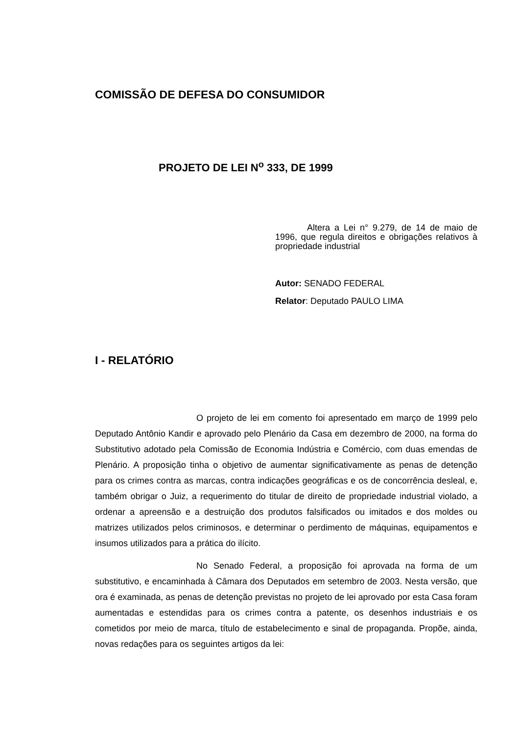COMISSÃO DE DEFESA DO CONSUMIDOR
PROJETO DE LEI N<sup>o</sup> 333, DE 1999
Altera a Lei n° 9.279, de 14 de maio de 1996, que regula direitos e obrigações relativos à propriedade industrial
Autor: SENADO FEDERAL
Relator: Deputado PAULO LIMA
I - RELATÓRIO
O projeto de lei em comento foi apresentado em março de 1999 pelo Deputado Antônio Kandir e aprovado pelo Plenário da Casa em dezembro de 2000, na forma do Substitutivo adotado pela Comissão de Economia Indústria e Comércio, com duas emendas de Plenário. A proposição tinha o objetivo de aumentar significativamente as penas de detenção para os crimes contra as marcas, contra indicações geográficas e os de concorrência desleal, e, também obrigar o Juiz, a requerimento do titular de direito de propriedade industrial violado, a ordenar a apreensão e a destruição dos produtos falsificados ou imitados e dos moldes ou matrizes utilizados pelos criminosos, e determinar o perdimento de máquinas, equipamentos e insumos utilizados para a prática do ilícito.
No Senado Federal, a proposição foi aprovada na forma de um substitutivo, e encaminhada à Câmara dos Deputados em setembro de 2003. Nesta versão, que ora é examinada, as penas de detenção previstas no projeto de lei aprovado por esta Casa foram aumentadas e estendidas para os crimes contra a patente, os desenhos industriais e os cometidos por meio de marca, título de estabelecimento e sinal de propaganda. Propõe, ainda, novas redações para os seguintes artigos da lei: